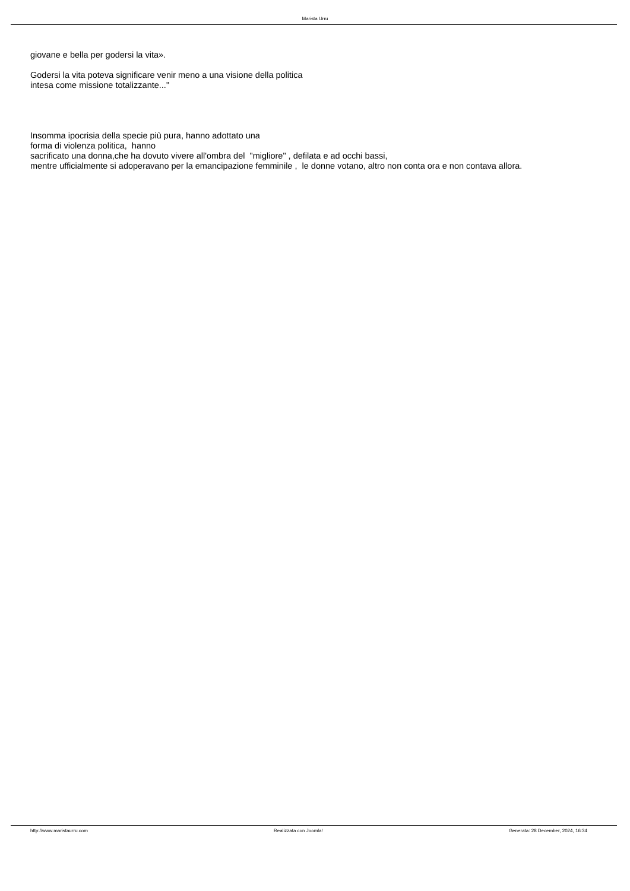Marista Urru
giovane e bella per godersi la vita».
Godersi la vita poteva significare venir meno a una visione della politica
intesa come missione totalizzante..."
Insomma ipocrisia della specie più pura, hanno adottato una
forma di violenza politica, hanno
sacrificato una donna,che ha dovuto vivere all'ombra del "migliore" , defilata e ad occhi bassi,
mentre ufficialmente si adoperavano per la emancipazione femminile , le donne votano, altro non conta ora e non contava allora.
http://www.maristaurru.com Realizzata con Joomla! Generata: 28 December, 2024, 16:34